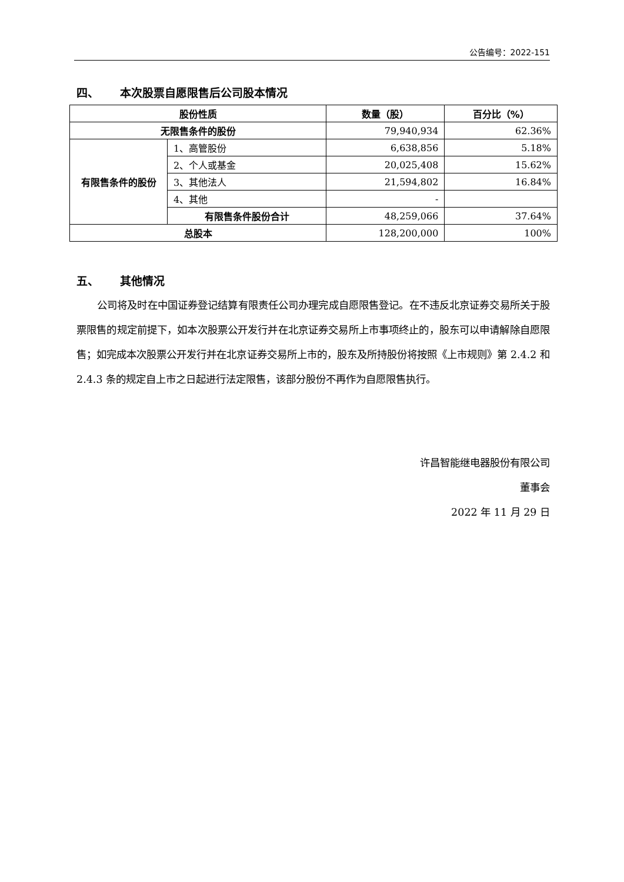公告编号：2022-151
四、 本次股票自愿限售后公司股本情况
| 股份性质 | | 数量（股） | 百分比（%） |
| --- | --- | --- | --- |
| 无限售条件的股份 | | 79,940,934 | 62.36% |
| 有限售条件的股份 | 1、高管股份 | 6,638,856 | 5.18% |
| | 2、个人或基金 | 20,025,408 | 15.62% |
| | 3、其他法人 | 21,594,802 | 16.84% |
| | 4、其他 | - | |
| | 有限售条件股份合计 | 48,259,066 | 37.64% |
| 总股本 | | 128,200,000 | 100% |
五、 其他情况
公司将及时在中国证券登记结算有限责任公司办理完成自愿限售登记。在不违反北京证券交易所关于股票限售的规定前提下，如本次股票公开发行并在北京证券交易所上市事项终止的，股东可以申请解除自愿限售；如完成本次股票公开发行并在北京证券交易所上市的，股东及所持股份将按照《上市规则》第 2.4.2 和 2.4.3 条的规定自上市之日起进行法定限售，该部分股份不再作为自愿限售执行。
许昌智能继电器股份有限公司
董事会
2022 年 11 月 29 日